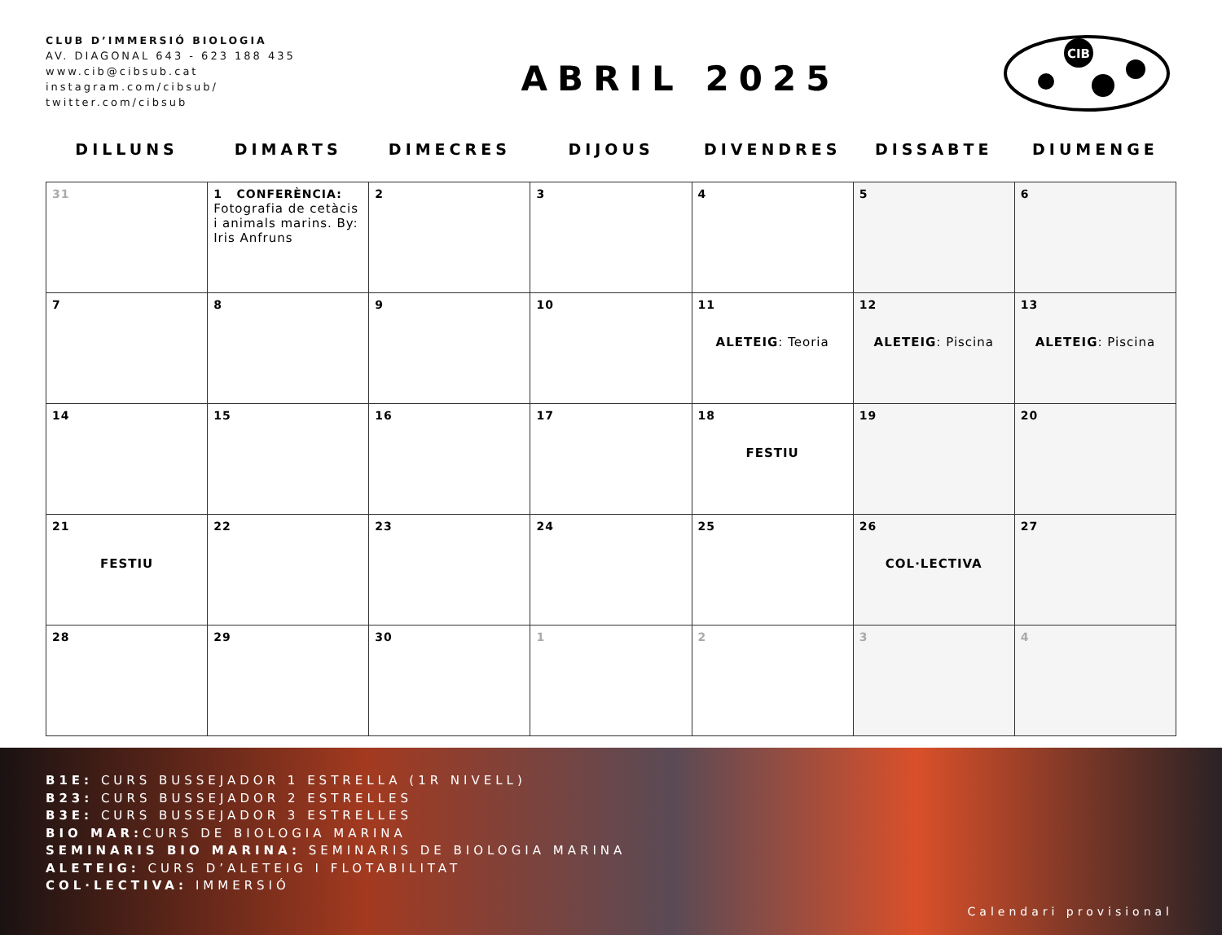CLUB D’IMMERSIÓ BIOLOGIA
AV. DIAGONAL 643 - 623 188 435
www.cib@cibsub.cat
instagram.com/cibsub/
twitter.com/cibsub
ABRIL 2025
CIB
| DILLUNS | DIMARTS | DIMECRES | DIJOUS | DIVENDRES | DISSABTE | DIUMENGE |
| --- | --- | --- | --- | --- | --- | --- |
| 31 | 1 CONFERÈNCIA: Fotografia de cetàcis i animals marins. By: Iris Anfruns | 2 | 3 | 4 | 5 | 6 |
| 7 | 8 | 9 | 10 | 11 ALETEIG : Teoria | 12 ALETEIG : Piscina | 13 ALETEIG : Piscina |
| 14 | 15 | 16 | 17 | 18 FESTIU | 19 | 20 |
| 21 FESTIU | 22 | 23 | 24 | 25 | 26 COL·LECTIVA | 27 |
| 28 | 29 | 30 | 1 | 2 | 3 | 4 |
B1E: CURS BUSSEJADOR 1 ESTRELLA (1R NIVELL)
B23: CURS BUSSEJADOR 2 ESTRELLES
B3E: CURS BUSSEJADOR 3 ESTRELLES
BIO MAR: CURS DE BIOLOGIA MARINA
SEMINARIS BIO MARINA: SEMINARIS DE BIOLOGIA MARINA
ALETEIG: CURS D’ALETEIG I FLOTABILITAT
COL·LECTIVA: IMMERSIÓ
Calendari provisional